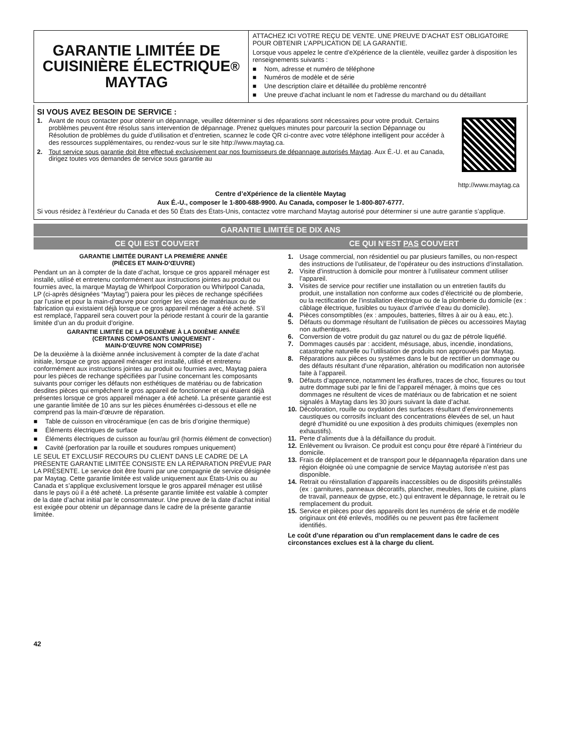GARANTIE LIMITÉE DE
CUISINIÈRE ÉLECTRIQUE
MAYTAG<sup>®</sup>
ATTACHEZ ICI VOTRE REÇU DE VENTE. UNE PREUVE D’ACHAT EST OBLIGATOIRE POUR OBTENIR L’APPLICATION DE LA GARANTIE.
Lorsque vous appelez le centre d’eXpérience de la clientèle, veuillez garder à disposition les renseignements suivants :
■ Nom, adresse et numéro de téléphone
■ Numéros de modèle et de série
■ Une description claire et détaillée du problème rencontré
■ Une preuve d’achat incluant le nom et l’adresse du marchand ou du détaillant
SI VOUS AVEZ BESOIN DE SERVICE :
1. Avant de nous contacter pour obtenir un dépannage, veuillez déterminer si des réparations sont nécessaires pour votre produit. Certains problèmes peuvent être résolus sans intervention de dépannage. Prenez quelques minutes pour parcourir la section Dépannage ou Résolution de problèmes du guide d’utilisation et d’entretien, scannez le code QR ci-contre avec votre téléphone intelligent pour accéder à des ressources supplémentaires, ou rendez-vous sur le site http://www.maytag.ca.
2. Tout service sous garantie doit être effectué exclusivement par nos fournisseurs de dépannage autorisés Maytag. Aux É.-U. et au Canada, dirigez toutes vos demandes de service sous garantie au
http://www.maytag.ca
Centre d’eXpérience de la clientèle Maytag
Aux É.-U., composer le 1-800-688-9900. Au Canada, composer le 1-800-807-6777.
Si vous résidez à l’extérieur du Canada et des 50 États des États-Unis, contactez votre marchand Maytag autorisé pour déterminer si une autre garantie s’applique.
GARANTIE LIMITÉE DE DIX ANS
CE QUI EST COUVERT CE QUI N’EST PAS COUVERT
GARANTIE LIMITÉE DURANT LA PREMIÈRE ANNÉE
(PIÈCES ET MAIN-D’ŒUVRE)
Pendant un an à compter de la date d’achat, lorsque ce gros appareil ménager est installé, utilisé et entretenu conformément aux instructions jointes au produit ou fournies avec, la marque Maytag de Whirlpool Corporation ou Whirlpool Canada, LP (ci-après désignées “Maytag”) paiera pour les pièces de rechange spécifiées par l’usine et pour la main-d’œuvre pour corriger les vices de matériaux ou de fabrication qui existaient déjà lorsque ce gros appareil ménager a été acheté. S’il est remplacé, l’appareil sera couvert pour la période restant à courir de la garantie limitée d’un an du produit d’origine.
GARANTIE LIMITÉE DE LA DEUXIÈME À LA DIXIÈME ANNÉE
(CERTAINS COMPOSANTS UNIQUEMENT -
MAIN-D’ŒUVRE NON COMPRISE)
De la deuxième à la dixième année inclusivement à compter de la date d’achat initiale, lorsque ce gros appareil ménager est installé, utilisé et entretenu conformément aux instructions jointes au produit ou fournies avec, Maytag paiera pour les pièces de rechange spécifiées par l’usine concernant les composants suivants pour corriger les défauts non esthétiques de matériau ou de fabrication desdites pièces qui empêchent le gros appareil de fonctionner et qui étaient déjà présentes lorsque ce gros appareil ménager a été acheté. La présente garantie est une garantie limitée de 10 ans sur les pièces énumérées ci-dessous et elle ne comprend pas la main-d’œuvre de réparation.
■ Table de cuisson en vitrocéramique (en cas de bris d’origine thermique)
■ Éléments électriques de surface
■ Éléments électriques de cuisson au four/au gril (hormis élément de convection)
■ Cavité (perforation par la rouille et soudures rompues uniquement)
LE SEUL ET EXCLUSIF RECOURS DU CLIENT DANS LE CADRE DE LA PRÉSENTE GARANTIE LIMITÉE CONSISTE EN LA RÉPARATION PRÉVUE PAR LA PRÉSENTE. Le service doit être fourni par une compagnie de service désignée par Maytag. Cette garantie limitée est valide uniquement aux États-Unis ou au Canada et s’applique exclusivement lorsque le gros appareil ménager est utilisé dans le pays où il a été acheté. La présente garantie limitée est valable à compter de la date d’achat initial par le consommateur. Une preuve de la date d’achat initial est exigée pour obtenir un dépannage dans le cadre de la présente garantie limitée.
1. Usage commercial, non résidentiel ou par plusieurs familles, ou non-respect des instructions de l’utilisateur, de l’opérateur ou des instructions d’installation.
2. Visite d’instruction à domicile pour montrer à l’utilisateur comment utiliser l’appareil.
3. Visites de service pour rectifier une installation ou un entretien fautifs du produit, une installation non conforme aux codes d’électricité ou de plomberie, ou la rectification de l’installation électrique ou de la plomberie du domicile (ex : câblage électrique, fusibles ou tuyaux d’arrivée d’eau du domicile).
4. Pièces consomptibles (ex : ampoules, batteries, filtres à air ou à eau, etc.).
5. Défauts ou dommage résultant de l’utilisation de pièces ou accessoires Maytag non authentiques.
6. Conversion de votre produit du gaz naturel ou du gaz de pétrole liquéfié.
7. Dommages causés par : accident, mésusage, abus, incendie, inondations, catastrophe naturelle ou l’utilisation de produits non approuvés par Maytag.
8. Réparations aux pièces ou systèmes dans le but de rectifier un dommage ou des défauts résultant d’une réparation, altération ou modification non autorisée faite à l’appareil.
9. Défauts d’apparence, notamment les éraflures, traces de choc, fissures ou tout autre dommage subi par le fini de l’appareil ménager, à moins que ces dommages ne résultent de vices de matériaux ou de fabrication et ne soient signalés à Maytag dans les 30 jours suivant la date d’achat.
10. Décoloration, rouille ou oxydation des surfaces résultant d’environnements caustiques ou corrosifs incluant des concentrations élevées de sel, un haut degré d’humidité ou une exposition à des produits chimiques (exemples non exhaustifs).
11. Perte d’aliments due à la défaillance du produit.
12. Enlèvement ou livraison. Ce produit est conçu pour être réparé à l’intérieur du domicile.
13. Frais de déplacement et de transport pour le dépannage/la réparation dans une région éloignée où une compagnie de service Maytag autorisée n’est pas disponible.
14. Retrait ou réinstallation d’appareils inaccessibles ou de dispositifs préinstallés (ex : garnitures, panneaux décoratifs, plancher, meubles, îlots de cuisine, plans de travail, panneaux de gypse, etc.) qui entravent le dépannage, le retrait ou le remplacement du produit.
15. Service et pièces pour des appareils dont les numéros de série et de modèle originaux ont été enlevés, modifiés ou ne peuvent pas être facilement identifiés.
Le coût d’une réparation ou d’un remplacement dans le cadre de ces circonstances exclues est à la charge du client.
42